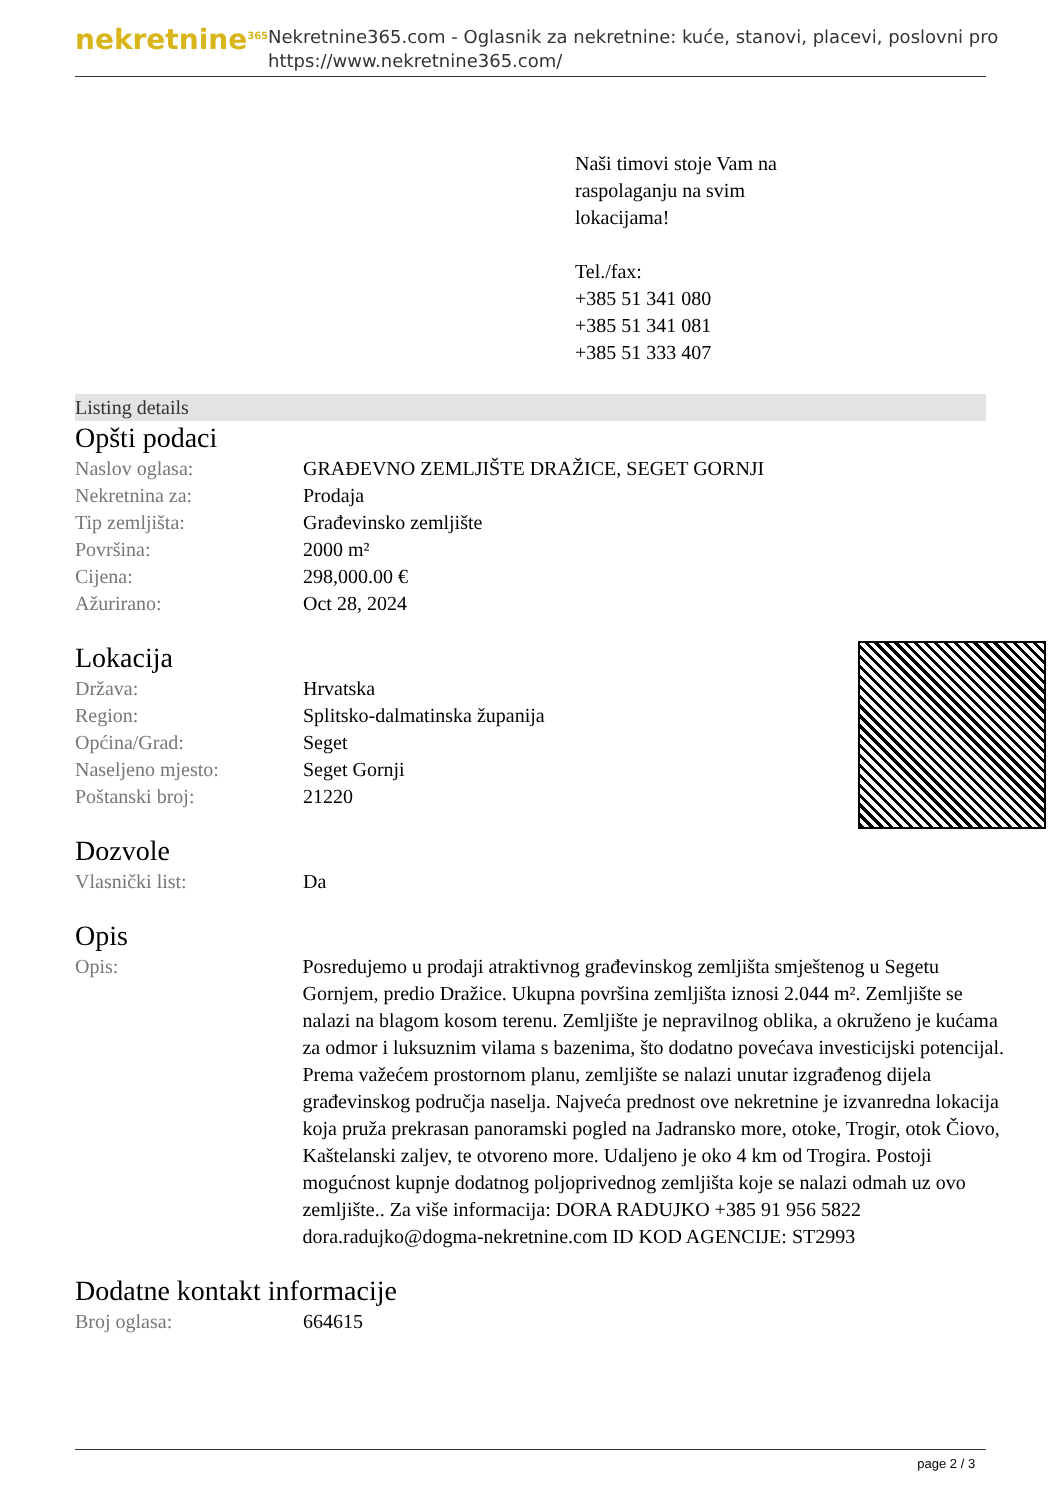nekretnine<sup>365</sup>
Nekretnine365.com - Oglasnik za nekretnine: kuće, stanovi, placevi, poslovni pro
https://www.nekretnine365.com/
Naši timovi stoje Vam na raspolaganju na svim lokacijama!
Tel./fax:
+385 51 341 080
+385 51 341 081
+385 51 333 407
Listing details
Opšti podaci
| Naslov oglasa: | GRAĐEVNO ZEMLJIŠTE DRAŽICE, SEGET GORNJI |
| Nekretnina za: | Prodaja |
| Tip zemljišta: | Građevinsko zemljište |
| Površina: | 2000 m² |
| Cijena: | 298,000.00 € |
| Ažurirano: | Oct 28, 2024 |
Lokacija
| Država: | Hrvatska |
| Region: | Splitsko-dalmatinska županija |
| Općina/Grad: | Seget |
| Naseljeno mjesto: | Seget Gornji |
| Poštanski broj: | 21220 |
Dozvole
| Vlasnički list: | Da |
Opis
| Opis: | Posredujemo u prodaji atraktivnog građevinskog zemljišta smještenog u Segetu Gornjem, predio Dražice. Ukupna površina zemljišta iznosi 2.044 m². Zemljište se nalazi na blagom kosom terenu. Zemljište je nepravilnog oblika, a okruženo je kućama za odmor i luksuznim vilama s bazenima, što dodatno povećava investicijski potencijal. Prema važećem prostornom planu, zemljište se nalazi unutar izgrađenog dijela građevinskog područja naselja. Najveća prednost ove nekretnine je izvanredna lokacija koja pruža prekrasan panoramski pogled na Jadransko more, otoke, Trogir, otok Čiovo, Kaštelanski zaljev, te otvoreno more. Udaljeno je oko 4 km od Trogira. Postoji mogućnost kupnje dodatnog poljoprivednog zemljišta koje se nalazi odmah uz ovo zemljište.. Za više informacija: DORA RADUJKO +385 91 956 5822 dora.radujko@dogma-nekretnine.com ID KOD AGENCIJE: ST2993 |
Dodatne kontakt informacije
| Broj oglasa: | 664615 |
page 2 / 3